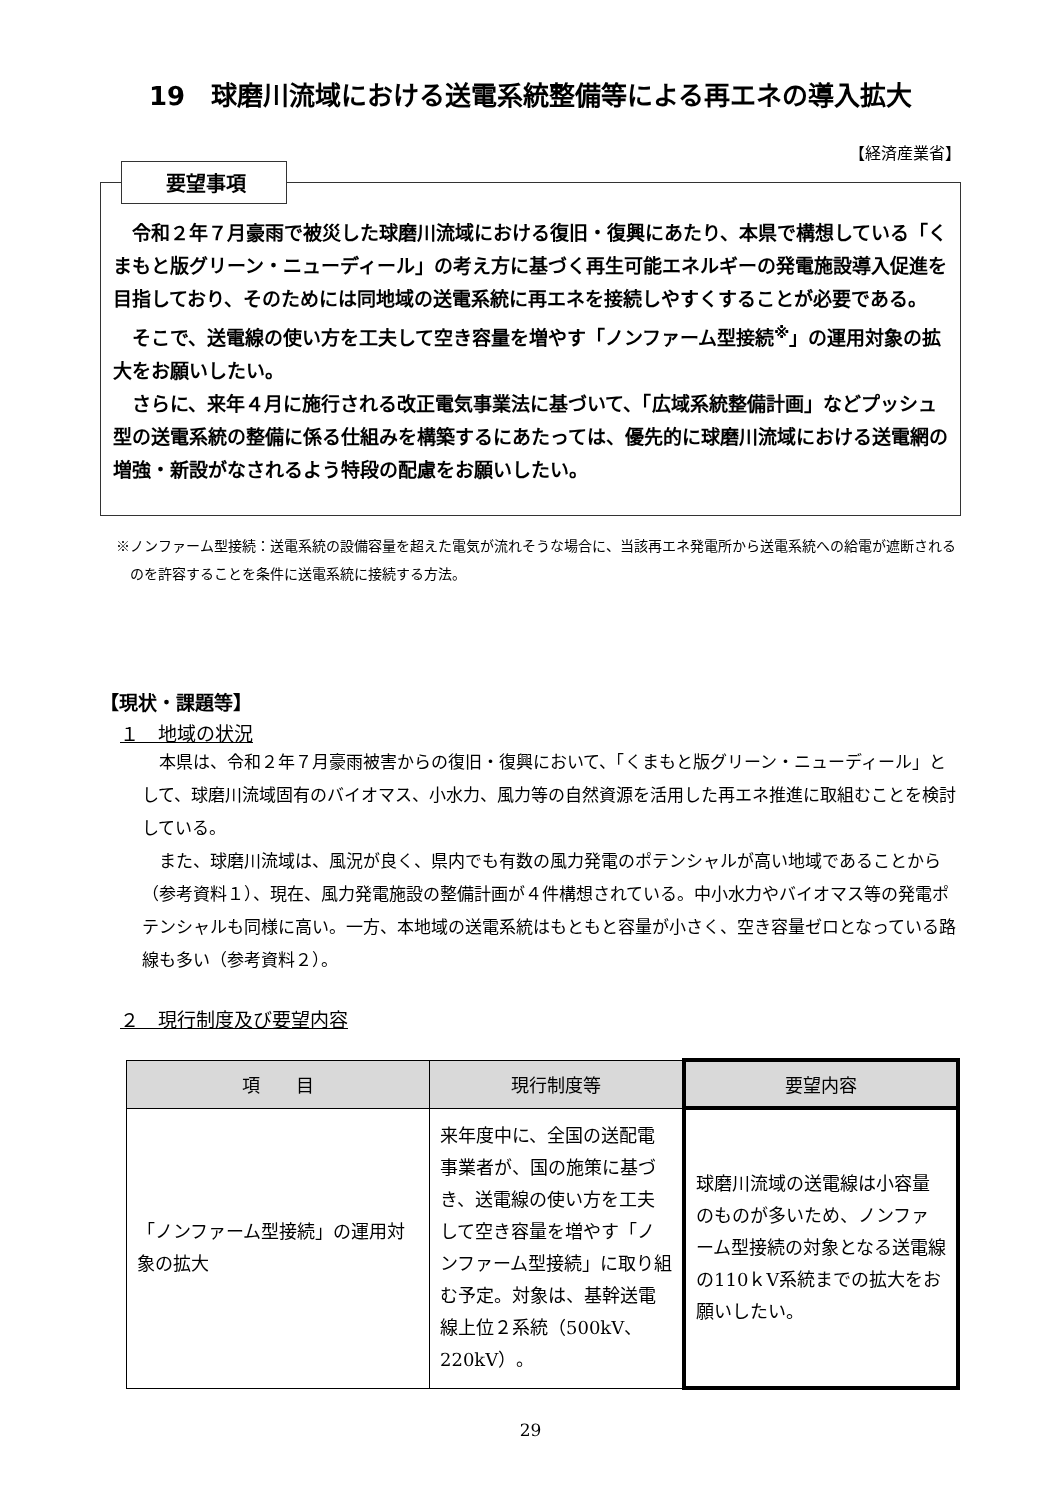19　球磨川流域における送電系統整備等による再エネの導入拡大
【経済産業省】
要望事項
令和２年７月豪雨で被災した球磨川流域における復旧・復興にあたり、本県で構想している「くまもと版グリーン・ニューディール」の考え方に基づく再生可能エネルギーの発電施設導入促進を目指しており、そのためには同地域の送電系統に再エネを接続しやすくすることが必要である。
そこで、送電線の使い方を工夫して空き容量を増やす「ノンファーム型接続<sup>※</sup>」の運用対象の拡大をお願いしたい。
さらに、来年４月に施行される改正電気事業法に基づいて、「広域系統整備計画」などプッシュ型の送電系統の整備に係る仕組みを構築するにあたっては、優先的に球磨川流域における送電網の増強・新設がなされるよう特段の配慮をお願いしたい。
※ノンファーム型接続：送電系統の設備容量を超えた電気が流れそうな場合に、当該再エネ発電所から送電系統への給電が遮断されるのを許容することを条件に送電系統に接続する方法。
【現状・課題等】
１　地域の状況
本県は、令和２年７月豪雨被害からの復旧・復興において、「くまもと版グリーン・ニューディール」として、球磨川流域固有のバイオマス、小水力、風力等の自然資源を活用した再エネ推進に取組むことを検討している。
また、球磨川流域は、風況が良く、県内でも有数の風力発電のポテンシャルが高い地域であることから（参考資料１）、現在、風力発電施設の整備計画が４件構想されている。中小水力やバイオマス等の発電ポテンシャルも同様に高い。一方、本地域の送電系統はもともと容量が小さく、空き容量ゼロとなっている路線も多い（参考資料２）。
２　現行制度及び要望内容
| 項 目 | 現行制度等 | 要望内容 |
| --- | --- | --- |
| 「ノンファーム型接続」の運用対象の拡大 | 来年度中に、全国の送配電事業者が、国の施策に基づき、送電線の使い方を工夫して空き容量を増やす「ノンファーム型接続」に取り組む予定。対象は、基幹送電線上位２系統（500kV、220kV）。 | 球磨川流域の送電線は小容量のものが多いため、ノンファーム型接続の対象となる送電線の110ｋV系統までの拡大をお願いしたい。 |
29